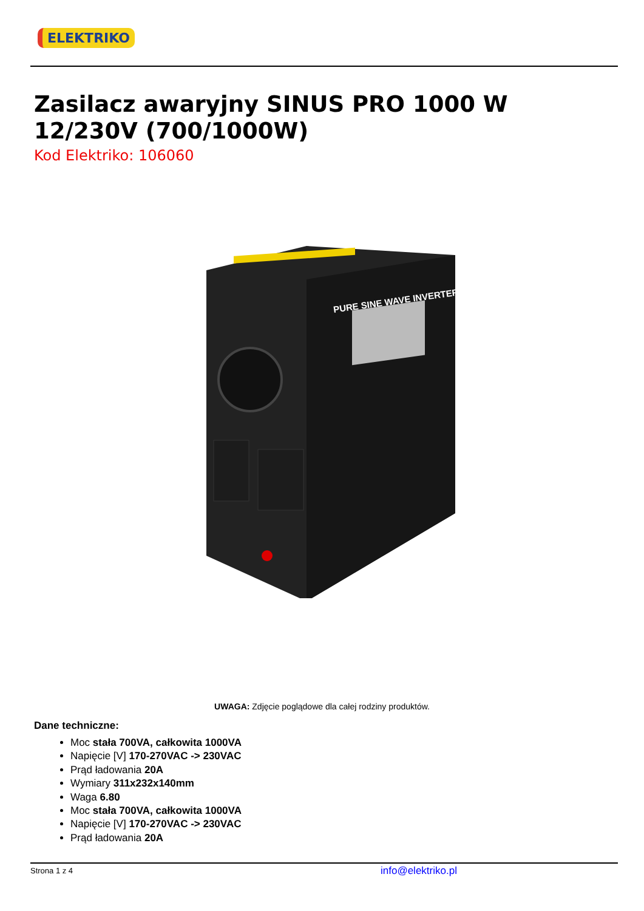ELEKTRIKO
Zasilacz awaryjny SINUS PRO 1000 W 12/230V (700/1000W)
Kod Elektriko: 106060
PURE SINE WAVE INVERTER
UWAGA: Zdjęcie poglądowe dla całej rodziny produktów.
Dane techniczne:
Moc stała 700VA, całkowita 1000VA
Napięcie [V] 170-270VAC -> 230VAC
Prąd ładowania 20A
Wymiary 311x232x140mm
Waga 6.80
Moc stała 700VA, całkowita 1000VA
Napięcie [V] 170-270VAC -> 230VAC
Prąd ładowania 20A
Strona 1 z 4 info@elektriko.pl